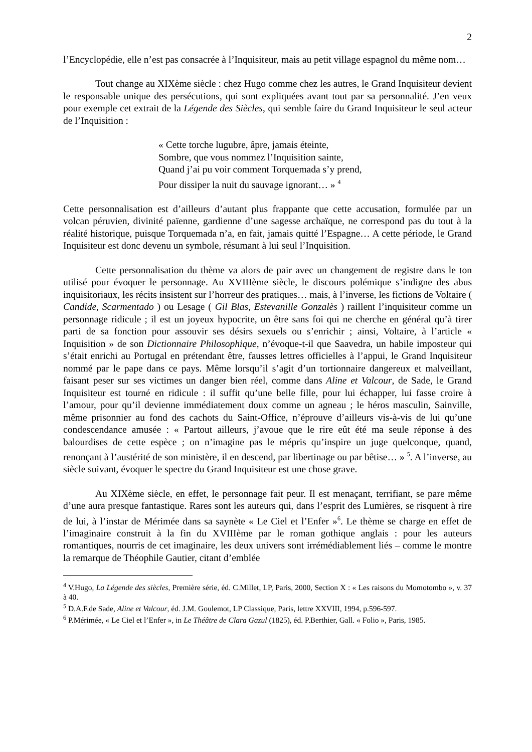2
l’Encyclopédie, elle n’est pas consacrée à l’Inquisiteur, mais au petit village espagnol du même nom…
Tout change au XIXème siècle : chez Hugo comme chez les autres, le Grand Inquisiteur devient le responsable unique des persécutions, qui sont expliquées avant tout par sa personnalité. J’en veux pour exemple cet extrait de la Légende des Siècles, qui semble faire du Grand Inquisiteur le seul acteur de l’Inquisition :
« Cette torche lugubre, âpre, jamais éteinte,
Sombre, que vous nommez l’Inquisition sainte,
Quand j’ai pu voir comment Torquemada s’y prend,
Pour dissiper la nuit du sauvage ignorant… » <sup>4</sup>
Cette personnalisation est d’ailleurs d’autant plus frappante que cette accusation, formulée par un volcan péruvien, divinité païenne, gardienne d’une sagesse archaïque, ne correspond pas du tout à la réalité historique, puisque Torquemada n’a, en fait, jamais quitté l’Espagne… A cette période, le Grand Inquisiteur est donc devenu un symbole, résumant à lui seul l’Inquisition.
Cette personnalisation du thème va alors de pair avec un changement de registre dans le ton utilisé pour évoquer le personnage. Au XVIIIème siècle, le discours polémique s’indigne des abus inquisitoriaux, les récits insistent sur l’horreur des pratiques… mais, à l’inverse, les fictions de Voltaire ( Candide, Scarmentado ) ou Lesage ( Gil Blas, Estevanille Gonzalès ) raillent l’inquisiteur comme un personnage ridicule ; il est un joyeux hypocrite, un être sans foi qui ne cherche en général qu’à tirer parti de sa fonction pour assouvir ses désirs sexuels ou s’enrichir ; ainsi, Voltaire, à l’article « Inquisition » de son Dictionnaire Philosophique, n’évoque-t-il que Saavedra, un habile imposteur qui s’était enrichi au Portugal en prétendant être, fausses lettres officielles à l’appui, le Grand Inquisiteur nommé par le pape dans ce pays. Même lorsqu’il s’agit d’un tortionnaire dangereux et malveillant, faisant peser sur ses victimes un danger bien réel, comme dans Aline et Valcour, de Sade, le Grand Inquisiteur est tourné en ridicule : il suffit qu’une belle fille, pour lui échapper, lui fasse croire à l’amour, pour qu’il devienne immédiatement doux comme un agneau ; le héros masculin, Sainville, même prisonnier au fond des cachots du Saint-Office, n’éprouve d’ailleurs vis-à-vis de lui qu’une condescendance amusée : « Partout ailleurs, j’avoue que le rire eût été ma seule réponse à des balourdises de cette espèce ; on n’imagine pas le mépris qu’inspire un juge quelconque, quand, renonçant à l’austérité de son ministère, il en descend, par libertinage ou par bêtise… » <sup>5</sup>. A l’inverse, au siècle suivant, évoquer le spectre du Grand Inquisiteur est une chose grave.
Au XIXème siècle, en effet, le personnage fait peur. Il est menaçant, terrifiant, se pare même d’une aura presque fantastique. Rares sont les auteurs qui, dans l’esprit des Lumières, se risquent à rire de lui, à l’instar de Mérimée dans sa saynète « Le Ciel et l’Enfer »<sup>6</sup>. Le thème se charge en effet de l’imaginaire construit à la fin du XVIIIème par le roman gothique anglais : pour les auteurs romantiques, nourris de cet imaginaire, les deux univers sont irrémédiablement liés – comme le montre la remarque de Théophile Gautier, citant d’emblée
<sup>4</sup> V.Hugo, La Légende des siècles, Première série, éd. C.Millet, LP, Paris, 2000, Section X : « Les raisons du Momotombo », v. 37 à 40.
<sup>5</sup> D.A.F.de Sade, Aline et Valcour, éd. J.M. Goulemot, LP Classique, Paris, lettre XXVIII, 1994, p.596-597.
<sup>6</sup> P.Mérimée, « Le Ciel et l’Enfer », in Le Théâtre de Clara Gazul (1825), éd. P.Berthier, Gall. « Folio », Paris, 1985.